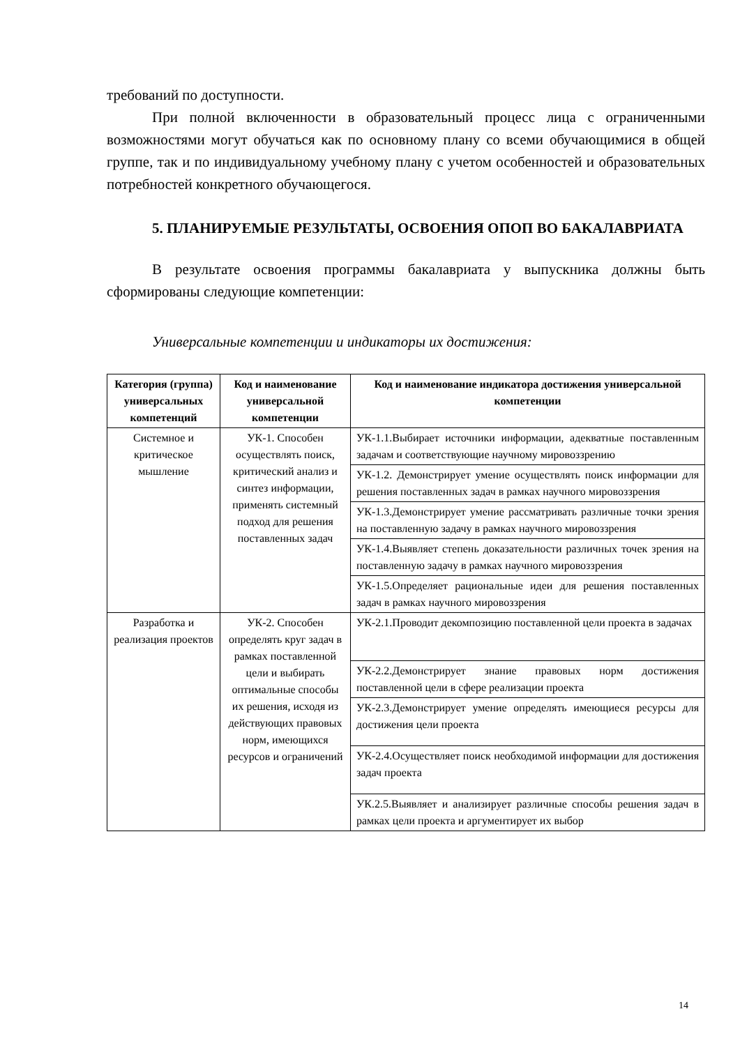требований по доступности.
При полной включенности в образовательный процесс лица с ограниченными возможностями могут обучаться как по основному плану со всеми обучающимися в общей группе, так и по индивидуальному учебному плану с учетом особенностей и образовательных потребностей конкретного обучающегося.
5. ПЛАНИРУЕМЫЕ РЕЗУЛЬТАТЫ, ОСВОЕНИЯ ОПОП ВО БАКАЛАВРИАТА
В результате освоения программы бакалавриата у выпускника должны быть сформированы следующие компетенции:
Универсальные компетенции и индикаторы их достижения:
| Категория (группа) универсальных компетенций | Код и наименование универсальной компетенции | Код и наименование индикатора достижения универсальной компетенции |
| --- | --- | --- |
| Системное и критическое мышление | УК-1. Способен осуществлять поиск, критический анализ и синтез информации, применять системный подход для решения поставленных задач | УК-1.1.Выбирает источники информации, адекватные поставленным задачам и соответствующие научному мировоззрению |
| | | УК-1.2. Демонстрирует умение осуществлять поиск информации для решения поставленных задач в рамках научного мировоззрения |
| | | УК-1.3.Демонстрирует умение рассматривать различные точки зрения на поставленную задачу в рамках научного мировоззрения |
| | | УК-1.4.Выявляет степень доказательности различных точек зрения на поставленную задачу в рамках научного мировоззрения |
| | | УК-1.5.Определяет рациональные идеи для решения поставленных задач в рамках научного мировоззрения |
| Разработка и реализация проектов | УК-2. Способен определять круг задач в рамках поставленной цели и выбирать оптимальные способы их решения, исходя из действующих правовых норм, имеющихся ресурсов и ограничений | УК-2.1.Проводит декомпозицию поставленной цели проекта в задачах |
| | | УК-2.2.Демонстрирует знание правовых норм достижения поставленной цели в сфере реализации проекта |
| | | УК-2.3.Демонстрирует умение определять имеющиеся ресурсы для достижения цели проекта |
| | | УК-2.4.Осуществляет поиск необходимой информации для достижения задач проекта |
| | | УК.2.5.Выявляет и анализирует различные способы решения задач в рамках цели проекта и аргументирует их выбор |
14